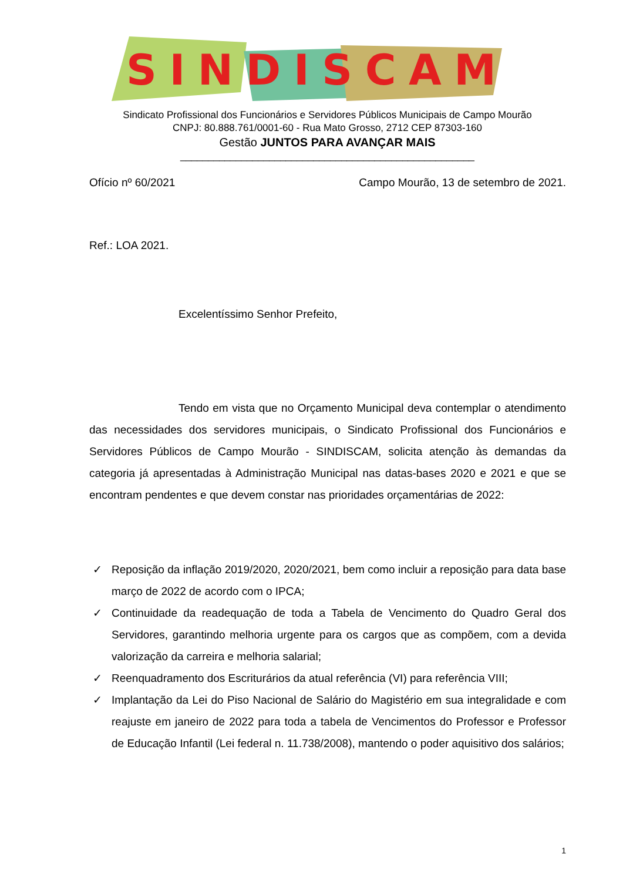SINDISCAM
Sindicato Profissional dos Funcionários e Servidores Públicos Municipais de Campo Mourão
CNPJ: 80.888.761/0001-60 - Rua Mato Grosso, 2712 CEP 87303-160
Gestão JUNTOS PARA AVANÇAR MAIS
_____________________________________________________
Ofício nº 60/2021 Campo Mourão, 13 de setembro de 2021.
Ref.: LOA 2021.
Excelentíssimo Senhor Prefeito,
Tendo em vista que no Orçamento Municipal deva contemplar o atendimento das necessidades dos servidores municipais, o Sindicato Profissional dos Funcionários e Servidores Públicos de Campo Mourão - SINDISCAM, solicita atenção às demandas da categoria já apresentadas à Administração Municipal nas datas-bases 2020 e 2021 e que se encontram pendentes e que devem constar nas prioridades orçamentárias de 2022:
✓ Reposição da inflação 2019/2020, 2020/2021, bem como incluir a reposição para data base março de 2022 de acordo com o IPCA;
✓ Continuidade da readequação de toda a Tabela de Vencimento do Quadro Geral dos Servidores, garantindo melhoria urgente para os cargos que as compõem, com a devida valorização da carreira e melhoria salarial;
✓ Reenquadramento dos Escriturários da atual referência (VI) para referência VIII;
✓ Implantação da Lei do Piso Nacional de Salário do Magistério em sua integralidade e com reajuste em janeiro de 2022 para toda a tabela de Vencimentos do Professor e Professor de Educação Infantil (Lei federal n. 11.738/2008), mantendo o poder aquisitivo dos salários;
1